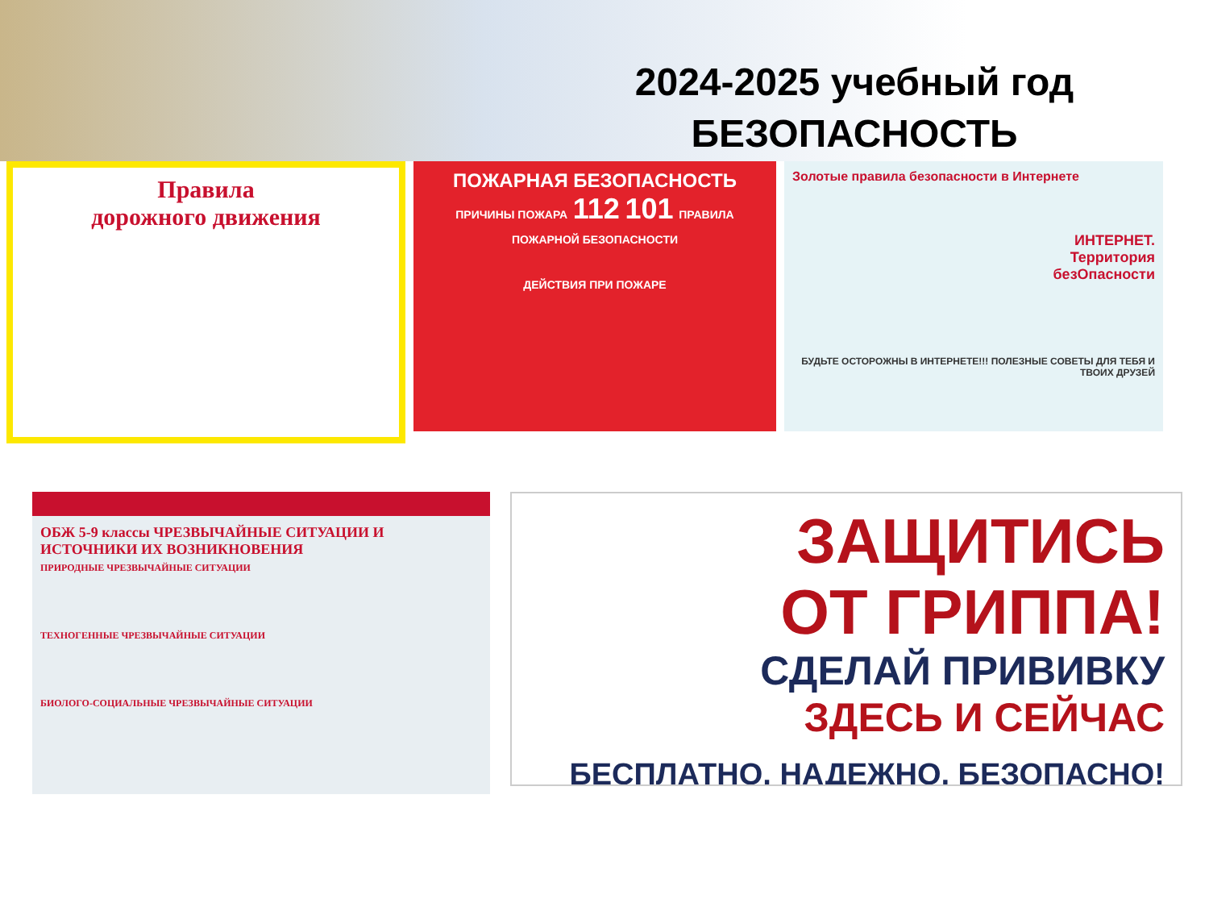2024-2025 учебный год
БЕЗОПАСНОСТЬ
Правила
дорожного движения
ПОЖАРНАЯ БЕЗОПАСНОСТЬ
ПРИЧИНЫ ПОЖАРА 112 101 ПРАВИЛА ПОЖАРНОЙ БЕЗОПАСНОСТИ
ДЕЙСТВИЯ ПРИ ПОЖАРЕ
Золотые правила безопасности в Интернете
ИНТЕРНЕТ.
Территория
безОпасности
БУДЬТЕ ОСТОРОЖНЫ В ИНТЕРНЕТЕ!!! ПОЛЕЗНЫЕ СОВЕТЫ ДЛЯ ТЕБЯ И ТВОИХ ДРУЗЕЙ
ОБЖ 5-9 классы ЧРЕЗВЫЧАЙНЫЕ СИТУАЦИИ И ИСТОЧНИКИ ИХ ВОЗНИКНОВЕНИЯ
ПРИРОДНЫЕ ЧРЕЗВЫЧАЙНЫЕ СИТУАЦИИ
ТЕХНОГЕННЫЕ ЧРЕЗВЫЧАЙНЫЕ СИТУАЦИИ
БИОЛОГО-СОЦИАЛЬНЫЕ ЧРЕЗВЫЧАЙНЫЕ СИТУАЦИИ
ЗАЩИТИСЬ
ОТ ГРИППА!
СДЕЛАЙ ПРИВИВКУ
ЗДЕСЬ И СЕЙЧАС
БЕСПЛАТНО, НАДЕЖНО, БЕЗОПАСНО!